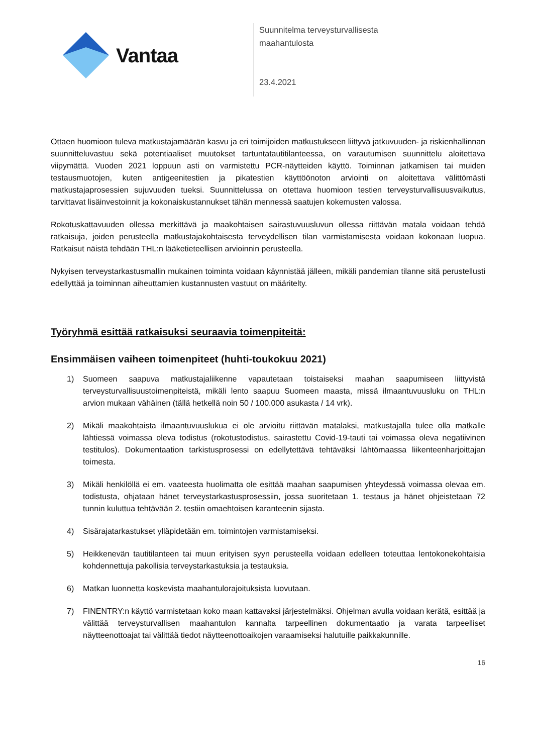Vantaa
Suunnitelma terveysturvallisesta
maahantulosta
23.4.2021
Ottaen huomioon tuleva matkustajamäärän kasvu ja eri toimijoiden matkustukseen liittyvä jatkuvuuden- ja riskienhallinnan suunnitteluvastuu sekä potentiaaliset muutokset tartuntatautitilanteessa, on varautumisen suunnittelu aloitettava viipymättä. Vuoden 2021 loppuun asti on varmistettu PCR-näytteiden käyttö. Toiminnan jatkamisen tai muiden testausmuotojen, kuten antigeenitestien ja pikatestien käyttöönoton arviointi on aloitettava välittömästi matkustajaprosessien sujuvuuden tueksi. Suunnittelussa on otettava huomioon testien terveysturvallisuusvaikutus, tarvittavat lisäinvestoinnit ja kokonaiskustannukset tähän mennessä saatujen kokemusten valossa.
Rokotuskattavuuden ollessa merkittävä ja maakohtaisen sairastuvuusluvun ollessa riittävän matala voidaan tehdä ratkaisuja, joiden perusteella matkustajakohtaisesta terveydellisen tilan varmistamisesta voidaan kokonaan luopua. Ratkaisut näistä tehdään THL:n lääketieteellisen arvioinnin perusteella.
Nykyisen terveystarkastusmallin mukainen toiminta voidaan käynnistää jälleen, mikäli pandemian tilanne sitä perustellusti edellyttää ja toiminnan aiheuttamien kustannusten vastuut on määritelty.
Työryhmä esittää ratkaisuksi seuraavia toimenpiteitä:
Ensimmäisen vaiheen toimenpiteet (huhti-toukokuu 2021)
1) Suomeen saapuva matkustajaliikenne vapautetaan toistaiseksi maahan saapumiseen liittyvistä terveysturvallisuustoimenpiteistä, mikäli lento saapuu Suomeen maasta, missä ilmaantuvuusluku on THL:n arvion mukaan vähäinen (tällä hetkellä noin 50 / 100.000 asukasta / 14 vrk).
2) Mikäli maakohtaista ilmaantuvuuslukua ei ole arvioitu riittävän matalaksi, matkustajalla tulee olla matkalle lähtiessä voimassa oleva todistus (rokotustodistus, sairastettu Covid-19-tauti tai voimassa oleva negatiivinen testitulos). Dokumentaation tarkistusprosessi on edellytettävä tehtäväksi lähtömaassa liikenteenharjoittajan toimesta.
3) Mikäli henkilöllä ei em. vaateesta huolimatta ole esittää maahan saapumisen yhteydessä voimassa olevaa em. todistusta, ohjataan hänet terveystarkastusprosessiin, jossa suoritetaan 1. testaus ja hänet ohjeistetaan 72 tunnin kuluttua tehtävään 2. testiin omaehtoisen karanteenin sijasta.
4) Sisärajatarkastukset ylläpidetään em. toimintojen varmistamiseksi.
5) Heikkenevän tautitilanteen tai muun erityisen syyn perusteella voidaan edelleen toteuttaa lentokonekohtaisia kohdennettuja pakollisia terveystarkastuksia ja testauksia.
6) Matkan luonnetta koskevista maahantulorajoituksista luovutaan.
7) FINENTRY:n käyttö varmistetaan koko maan kattavaksi järjestelmäksi. Ohjelman avulla voidaan kerätä, esittää ja välittää terveysturvallisen maahantulon kannalta tarpeellinen dokumentaatio ja varata tarpeelliset näytteenottoajat tai välittää tiedot näytteenottoaikojen varaamiseksi halutuille paikkakunnille.
16